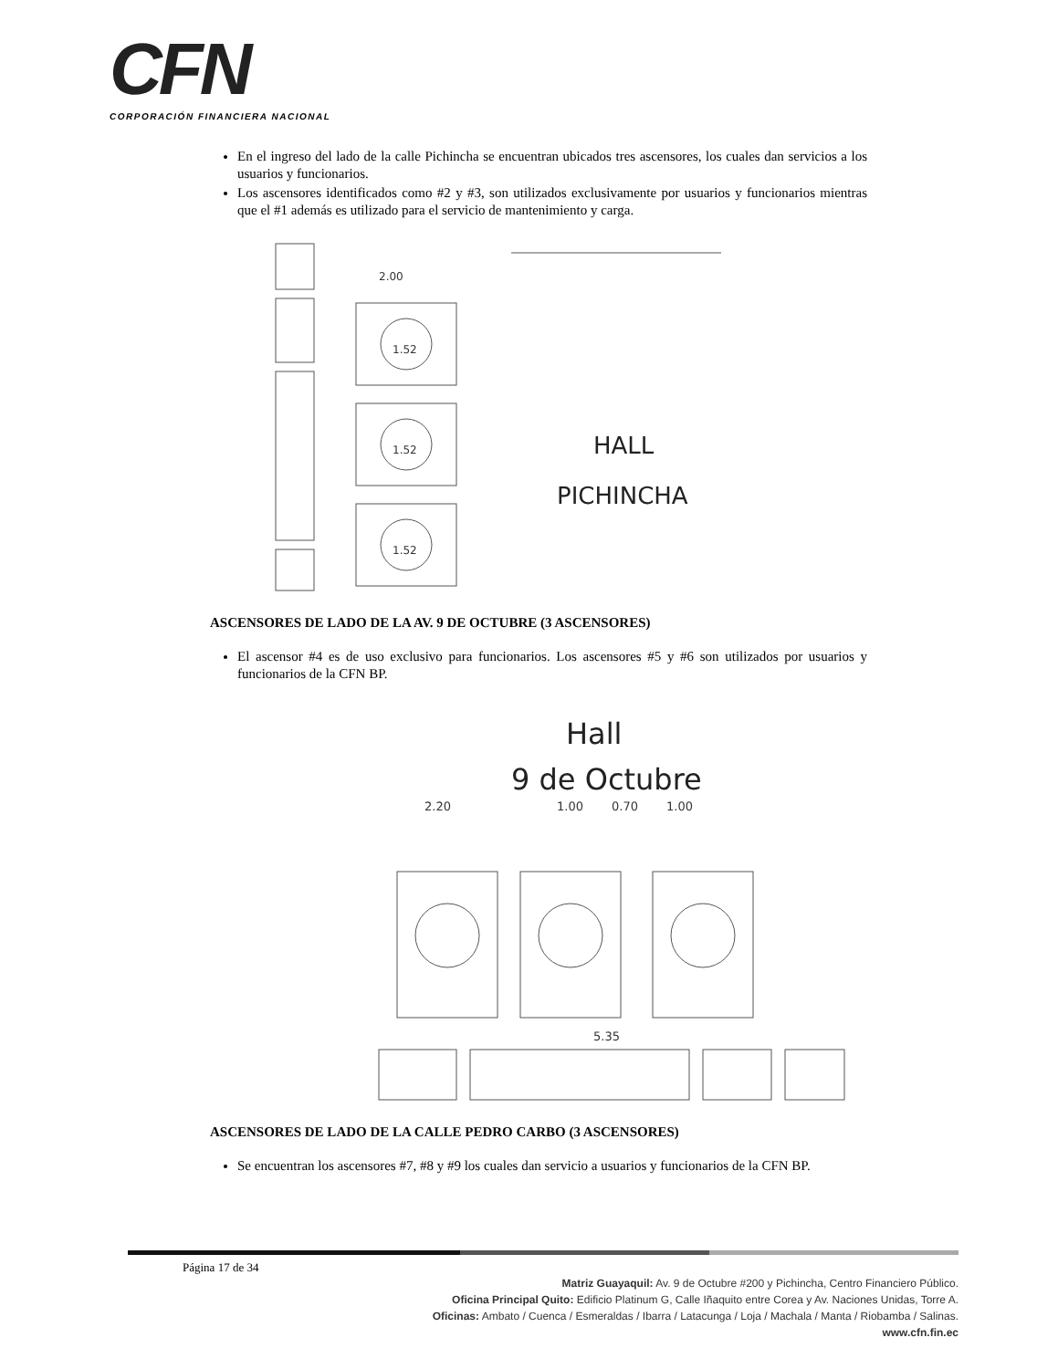CFN
CORPORACIÓN FINANCIERA NACIONAL
En el ingreso del lado de la calle Pichincha se encuentran ubicados tres ascensores, los cuales dan servicios a los usuarios y funcionarios.
Los ascensores identificados como #2 y #3, son utilizados exclusivamente por usuarios y funcionarios mientras que el #1 además es utilizado para el servicio de mantenimiento y carga.
2.00
1.52
1.52
1.52
HALL
PICHINCHA
ASCENSORES DE LADO DE LA AV. 9 DE OCTUBRE (3 ASCENSORES)
El ascensor #4 es de uso exclusivo para funcionarios. Los ascensores #5 y #6 son utilizados por usuarios y funcionarios de la CFN BP.
Hall
9 de Octubre
2.20
1.00
0.70
1.00
5.35
ASCENSORES DE LADO DE LA CALLE PEDRO CARBO (3 ASCENSORES)
Se encuentran los ascensores #7, #8 y #9 los cuales dan servicio a usuarios y funcionarios de la CFN BP.
Página 17 de 34
Matriz Guayaquil: Av. 9 de Octubre #200 y Pichincha, Centro Financiero Público.
Oficina Principal Quito: Edificio Platinum G, Calle Iñaquito entre Corea y Av. Naciones Unidas, Torre A.
Oficinas: Ambato / Cuenca / Esmeraldas / Ibarra / Latacunga / Loja / Machala / Manta / Riobamba / Salinas.
www.cfn.fin.ec